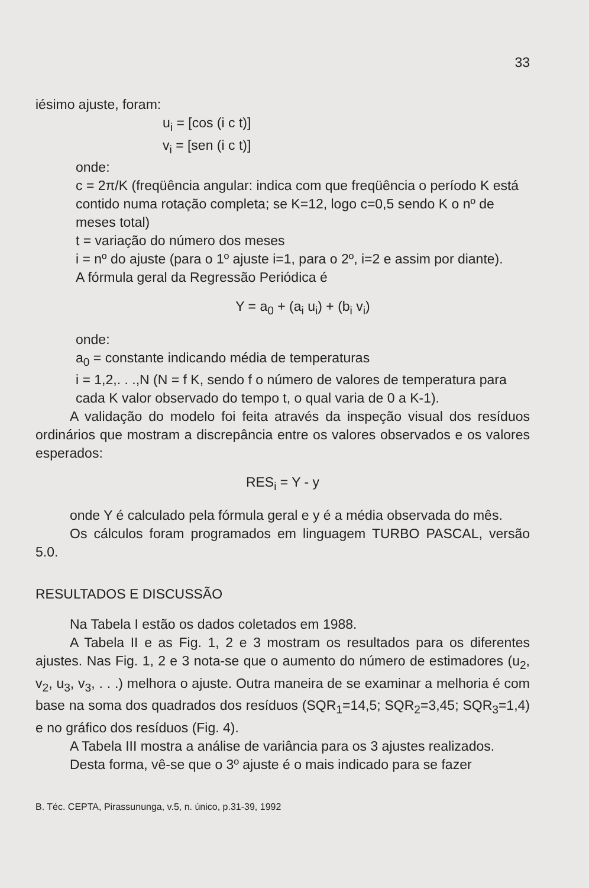33
iésimo ajuste, foram:
u<sub>i</sub> = [cos (i c t)]
v<sub>i</sub> = [sen (i c t)]
onde:
c = 2π/K (freqüência angular: indica com que freqüência o período K está contido numa rotação completa; se K=12, logo c=0,5 sendo K o nº de meses total)
t = variação do número dos meses
i = nº do ajuste (para o 1º ajuste i=1, para o 2º, i=2 e assim por diante).
A fórmula geral da Regressão Periódica é
Y = a<sub>0</sub> + (a<sub>i</sub> u<sub>i</sub>) + (b<sub>i</sub> v<sub>i</sub>)
onde:
a<sub>0</sub> = constante indicando média de temperaturas
i = 1,2,. . .,N (N = f K, sendo f o número de valores de temperatura para cada K valor observado do tempo t, o qual varia de 0 a K-1).
A validação do modelo foi feita através da inspeção visual dos resíduos ordinários que mostram a discrepância entre os valores observados e os valores esperados:
RES<sub>i</sub> = Y - y
onde Y é calculado pela fórmula geral e y é a média observada do mês.
Os cálculos foram programados em linguagem TURBO PASCAL, versão 5.0.
RESULTADOS E DISCUSSÃO
Na Tabela I estão os dados coletados em 1988.
A Tabela II e as Fig. 1, 2 e 3 mostram os resultados para os diferentes ajustes. Nas Fig. 1, 2 e 3 nota-se que o aumento do número de estimadores (u<sub>2</sub>, v<sub>2</sub>, u<sub>3</sub>, v<sub>3</sub>, . . .) melhora o ajuste. Outra maneira de se examinar a melhoria é com base na soma dos quadrados dos resíduos (SQR<sub>1</sub>=14,5; SQR<sub>2</sub>=3,45; SQR<sub>3</sub>=1,4) e no gráfico dos resíduos (Fig. 4).
A Tabela III mostra a análise de variância para os 3 ajustes realizados.
Desta forma, vê-se que o 3º ajuste é o mais indicado para se fazer
B. Téc. CEPTA, Pirassununga, v.5, n. único, p.31-39, 1992